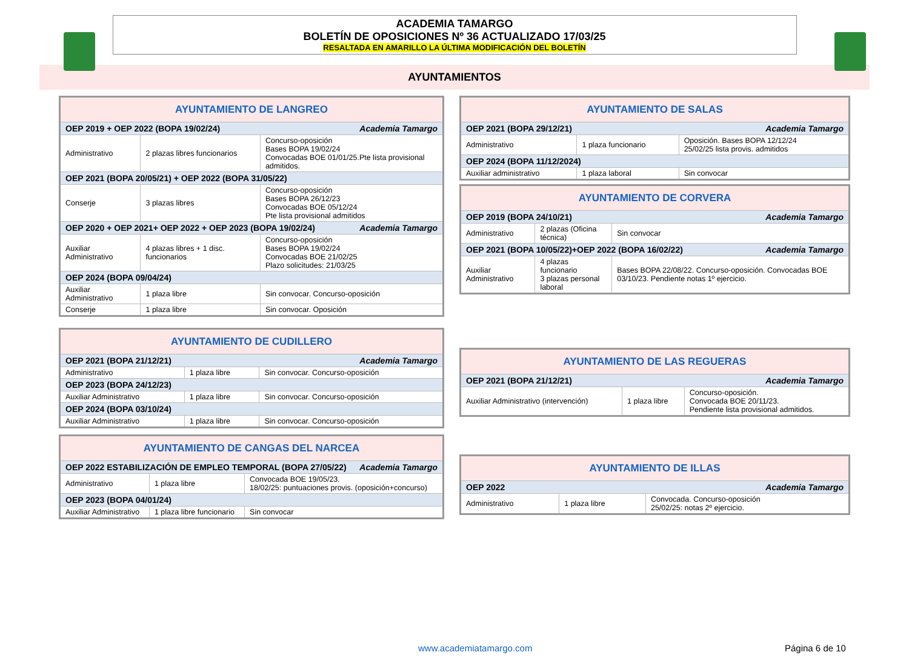ACADEMIA TAMARGO
BOLETÍN DE OPOSICIONES Nº 36 ACTUALIZADO 17/03/25
RESALTADA EN AMARILLO LA ÚLTIMA MODIFICACIÓN DEL BOLETÍN
AYUNTAMIENTOS
| AYUNTAMIENTO DE LANGREO | | |
| OEP 2019 + OEP 2022 (BOPA 19/02/24) Academia Tamargo | | |
| Administrativo | 2 plazas libres funcionarios | Concurso-oposición Bases BOPA 19/02/24 Convocadas BOE 01/01/25.Pte lista provisional admitidos. |
| OEP 2021 (BOPA 20/05/21) + OEP 2022 (BOPA 31/05/22) | | |
| Conserje | 3 plazas libres | Concurso-oposición Bases BOPA 26/12/23 Convocadas BOE 05/12/24 Pte lista provisional admitidos |
| OEP 2020 + OEP 2021+ OEP 2022 + OEP 2023 (BOPA 19/02/24) Academia Tamargo | | |
| Auxiliar Administrativo | 4 plazas libres + 1 disc. funcionarios | Concurso-oposición Bases BOPA 19/02/24 Convocadas BOE 21/02/25 Plazo solicitudes: 21/03/25 |
| OEP 2024 (BOPA 09/04/24) | | |
| Auxiliar Administrativo | 1 plaza libre | Sin convocar. Concurso-oposición |
| Conserje | 1 plaza libre | Sin convocar. Oposición |
| AYUNTAMIENTO DE CUDILLERO | | |
| OEP 2021 (BOPA 21/12/21) Academia Tamargo | | |
| Administrativo | 1 plaza libre | Sin convocar. Concurso-oposición |
| OEP 2023 (BOPA 24/12/23) | | |
| Auxiliar Administrativo | 1 plaza libre | Sin convocar. Concurso-oposición |
| OEP 2024 (BOPA 03/10/24) | | |
| Auxiliar Administrativo | 1 plaza libre | Sin convocar. Concurso-oposición |
| AYUNTAMIENTO DE CANGAS DEL NARCEA | | |
| OEP 2022 ESTABILIZACIÓN DE EMPLEO TEMPORAL (BOPA 27/05/22) Academia Tamargo | | |
| Administrativo | 1 plaza libre | Convocada BOE 19/05/23. 18/02/25: puntuaciones provis. (oposición+concurso) |
| OEP 2023 (BOPA 04/01/24) | | |
| Auxiliar Administrativo | 1 plaza libre funcionario | Sin convocar |
| AYUNTAMIENTO DE SALAS | | |
| OEP 2021 (BOPA 29/12/21) Academia Tamargo | | |
| Administrativo | 1 plaza funcionario | Oposición. Bases BOPA 12/12/24 25/02/25 lista provis. admitidos |
| OEP 2024 (BOPA 11/12/2024) | | |
| Auxiliar administrativo | 1 plaza laboral | Sin convocar |
| AYUNTAMIENTO DE CORVERA | | |
| OEP 2019 (BOPA 24/10/21) Academia Tamargo | | |
| Administrativo | 2 plazas (Oficina técnica) | Sin convocar |
| OEP 2021 (BOPA 10/05/22)+OEP 2022 (BOPA 16/02/22) Academia Tamargo | | |
| Auxiliar Administrativo | 4 plazas funcionario 3 plazas personal laboral | Bases BOPA 22/08/22. Concurso-oposición. Convocadas BOE 03/10/23. Pendiente notas 1º ejercicio. |
| AYUNTAMIENTO DE LAS REGUERAS | | |
| OEP 2021 (BOPA 21/12/21) Academia Tamargo | | |
| Auxiliar Administrativo (intervención) | 1 plaza libre | Concurso-oposición. Convocada BOE 20/11/23. Pendiente lista provisional admitidos. |
| AYUNTAMIENTO DE ILLAS | | |
| OEP 2022 Academia Tamargo | | |
| Administrativo | 1 plaza libre | Convocada. Concurso-oposición 25/02/25: notas 2º ejercicio. |
www.academiatamargo.com Página 6 de 10